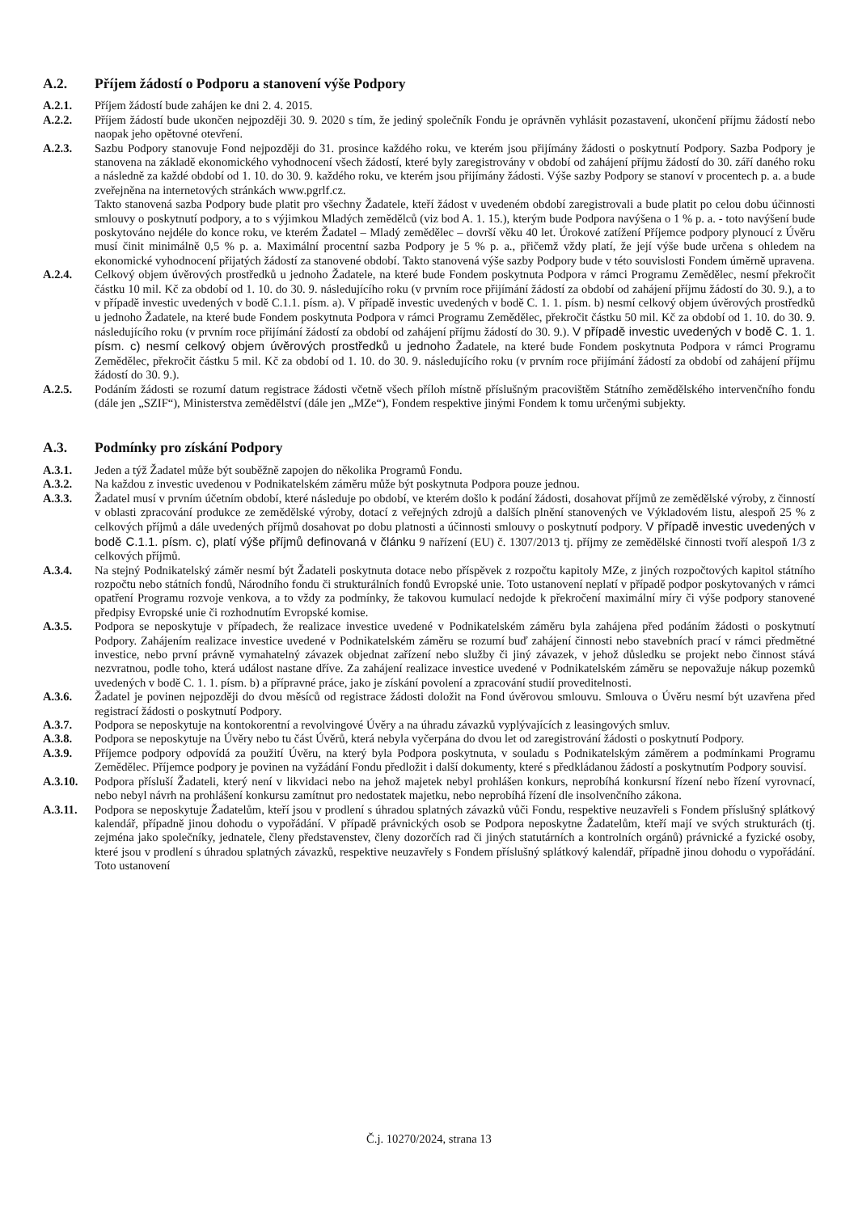A.2. Příjem žádostí o Podporu a stanovení výše Podpory
A.2.1. Příjem žádostí bude zahájen ke dni 2. 4. 2015.
A.2.2. Příjem žádostí bude ukončen nejpozději 30. 9. 2020 s tím, že jediný společník Fondu je oprávněn vyhlásit pozastavení, ukončení příjmu žádostí nebo naopak jeho opětovné otevření.
A.2.3. Sazbu Podpory stanovuje Fond nejpozději do 31. prosince každého roku, ve kterém jsou přijímány žádosti o poskytnutí Podpory. Sazba Podpory je stanovena na základě ekonomického vyhodnocení všech žádostí, které byly zaregistrovány v období od zahájení příjmu žádostí do 30. září daného roku a následně za každé období od 1. 10. do 30. 9. každého roku, ve kterém jsou přijímány žádosti. Výše sazby Podpory se stanoví v procentech p. a. a bude zveřejněna na internetových stránkách www.pgrlf.cz.
Takto stanovená sazba Podpory bude platit pro všechny Žadatele, kteří žádost v uvedeném období zaregistrovali a bude platit po celou dobu účinnosti smlouvy o poskytnutí podpory, a to s výjimkou Mladých zemědělců (viz bod A. 1. 15.), kterým bude Podpora navýšena o 1 % p. a. - toto navýšení bude poskytováno nejdéle do konce roku, ve kterém Žadatel – Mladý zemědělec – dovrší věku 40 let. Úrokové zatížení Příjemce podpory plynoucí z Úvěru musí činit minimálně 0,5 % p. a. Maximální procentní sazba Podpory je 5 % p. a., přičemž vždy platí, že její výše bude určena s ohledem na ekonomické vyhodnocení přijatých žádostí za stanovené období. Takto stanovená výše sazby Podpory bude v této souvislosti Fondem úměrně upravena.
A.2.4. Celkový objem úvěrových prostředků u jednoho Žadatele, na které bude Fondem poskytnuta Podpora v rámci Programu Zemědělec, nesmí překročit částku 10 mil. Kč za období od 1. 10. do 30. 9. následujícího roku (v prvním roce přijímání žádostí za období od zahájení příjmu žádostí do 30. 9.), a to v případě investic uvedených v bodě C.1.1. písm. a). V případě investic uvedených v bodě C. 1. 1. písm. b) nesmí celkový objem úvěrových prostředků u jednoho Žadatele, na které bude Fondem poskytnuta Podpora v rámci Programu Zemědělec, překročit částku 50 mil. Kč za období od 1. 10. do 30. 9. následujícího roku (v prvním roce přijímání žádostí za období od zahájení příjmu žádostí do 30. 9.). V případě investic uvedených v bodě C. 1. 1. písm. c) nesmí celkový objem úvěrových prostředků u jednoho Žadatele, na které bude Fondem poskytnuta Podpora v rámci Programu Zemědělec, překročit částku 5 mil. Kč za období od 1. 10. do 30. 9. následujícího roku (v prvním roce přijímání žádostí za období od zahájení příjmu žádostí do 30. 9.).
A.2.5. Podáním žádosti se rozumí datum registrace žádosti včetně všech příloh místně příslušným pracovištěm Státního zemědělského intervenčního fondu (dále jen „SZIF“), Ministerstva zemědělství (dále jen „MZe“), Fondem respektive jinými Fondem k tomu určenými subjekty.
A.3. Podmínky pro získání Podpory
A.3.1. Jeden a týž Žadatel může být souběžně zapojen do několika Programů Fondu.
A.3.2. Na každou z investic uvedenou v Podnikatelském záměru může být poskytnuta Podpora pouze jednou.
A.3.3. Žadatel musí v prvním účetním období, které následuje po období, ve kterém došlo k podání žádosti, dosahovat příjmů ze zemědělské výroby, z činností v oblasti zpracování produkce ze zemědělské výroby, dotací z veřejných zdrojů a dalších plnění stanovených ve Výkladovém listu, alespoň 25 % z celkových příjmů a dále uvedených příjmů dosahovat po dobu platnosti a účinnosti smlouvy o poskytnutí podpory. V případě investic uvedených v bodě C.1.1. písm. c), platí výše příjmů definovaná v článku 9 nařízení (EU) č. 1307/2013 tj. příjmy ze zemědělské činnosti tvoří alespoň 1/3 z celkových příjmů.
A.3.4. Na stejný Podnikatelský záměr nesmí být Žadateli poskytnuta dotace nebo příspěvek z rozpočtu kapitoly MZe, z jiných rozpočtových kapitol státního rozpočtu nebo státních fondů, Národního fondu či strukturálních fondů Evropské unie. Toto ustanovení neplatí v případě podpor poskytovaných v rámci opatření Programu rozvoje venkova, a to vždy za podmínky, že takovou kumulací nedojde k překročení maximální míry či výše podpory stanovené předpisy Evropské unie či rozhodnutím Evropské komise.
A.3.5. Podpora se neposkytuje v případech, že realizace investice uvedené v Podnikatelském záměru byla zahájena před podáním žádosti o poskytnutí Podpory. Zahájením realizace investice uvedené v Podnikatelském záměru se rozumí buď zahájení činnosti nebo stavebních prací v rámci předmětné investice, nebo první právně vymahatelný závazek objednat zařízení nebo služby či jiný závazek, v jehož důsledku se projekt nebo činnost stává nezvratnou, podle toho, která událost nastane dříve. Za zahájení realizace investice uvedené v Podnikatelském záměru se nepovažuje nákup pozemků uvedených v bodě C. 1. 1. písm. b) a přípravné práce, jako je získání povolení a zpracování studií proveditelnosti.
A.3.6. Žadatel je povinen nejpozději do dvou měsíců od registrace žádosti doložit na Fond úvěrovou smlouvu. Smlouva o Úvěru nesmí být uzavřena před registrací žádosti o poskytnutí Podpory.
A.3.7. Podpora se neposkytuje na kontokorentní a revolvingové Úvěry a na úhradu závazků vyplývajících z leasingových smluv.
A.3.8. Podpora se neposkytuje na Úvěry nebo tu část Úvěrů, která nebyla vyčerpána do dvou let od zaregistrování žádosti o poskytnutí Podpory.
A.3.9. Příjemce podpory odpovídá za použití Úvěru, na který byla Podpora poskytnuta, v souladu s Podnikatelským záměrem a podmínkami Programu Zemědělec. Příjemce podpory je povinen na vyžádání Fondu předložit i další dokumenty, které s předkládanou žádostí a poskytnutím Podpory souvisí.
A.3.10. Podpora přísluší Žadateli, který není v likvidaci nebo na jehož majetek nebyl prohlášen konkurs, neprobíhá konkursní řízení nebo řízení vyrovnací, nebo nebyl návrh na prohlášení konkursu zamítnut pro nedostatek majetku, nebo neprobíhá řízení dle insolvenčního zákona.
A.3.11. Podpora se neposkytuje Žadatelům, kteří jsou v prodlení s úhradou splatných závazků vůči Fondu, respektive neuzavřeli s Fondem příslušný splátkový kalendář, případně jinou dohodu o vypořádání. V případě právnických osob se Podpora neposkytne Žadatelům, kteří mají ve svých strukturách (tj. zejména jako společníky, jednatele, členy představenstev, členy dozorčích rad či jiných statutárních a kontrolních orgánů) právnické a fyzické osoby, které jsou v prodlení s úhradou splatných závazků, respektive neuzavřely s Fondem příslušný splátkový kalendář, případně jinou dohodu o vypořádání. Toto ustanovení
Č.j. 10270/2024, strana 13